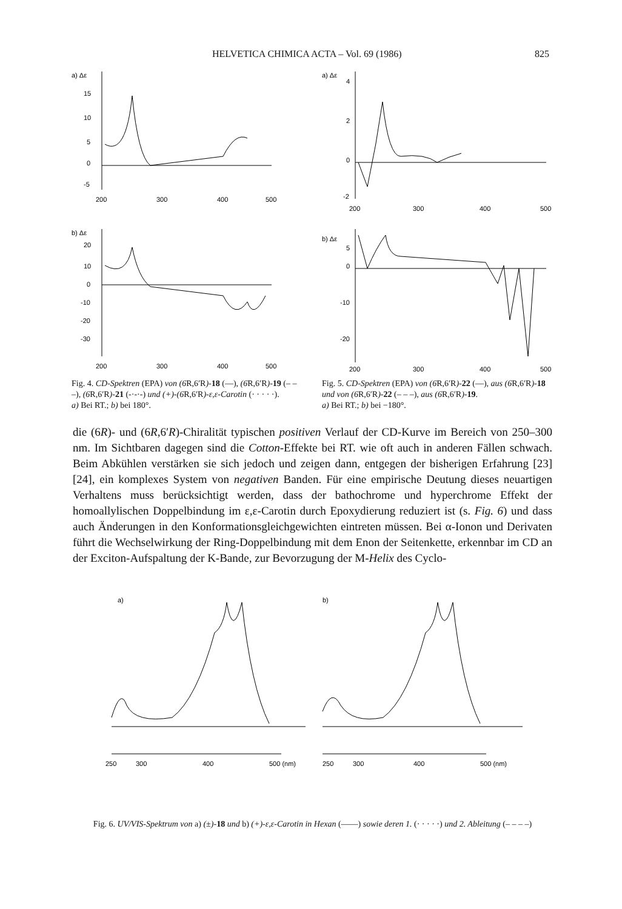HELVETICA CHIMICA ACTA – Vol. 69 (1986) 825
a) Δε
15
10
5
0
-5
200
300
400
500
b) Δε
20
10
0
-10
-20
-30
200
300
400
500
Fig. 4. CD-Spektren (EPA) von (6 R,6′R)-18 (—), (6 R,6′R)-19 (– – –), (6 R,6′R)-21 (-·-·-) und (+)-(6 R,6′R)-ε,ε-Carotin (· · · · ·).
a) Bei RT.; b) bei 180°.
a) Δε
4
2
0
-2
200
300
400
500
b) Δε
5
0
-10
-20
200
300
400
500
Fig. 5. CD-Spektren (EPA) von (6 R,6′R)-22 (—), aus (6 R,6′R)-18 und von (6 R,6′R)-22 (– – –), aus (6 R,6′R)-19.
a) Bei RT.; b) bei −180°.
die (6R)- und (6R,6′R)-Chiralität typischen positiven Verlauf der CD-Kurve im Bereich von 250–300 nm. Im Sichtbaren dagegen sind die Cotton-Effekte bei RT. wie oft auch in anderen Fällen schwach. Beim Abkühlen verstärken sie sich jedoch und zeigen dann, entgegen der bisherigen Erfahrung [23] [24], ein komplexes System von negativen Banden. Für eine empirische Deutung dieses neuartigen Verhaltens muss berücksichtigt werden, dass der bathochrome und hyperchrome Effekt der homoallylischen Doppelbindung im ε,ε-Carotin durch Epoxydierung reduziert ist (s. Fig. 6) und dass auch Änderungen in den Konformationsgleichgewichten eintreten müssen. Bei α-Ionon und Derivaten führt die Wechselwirkung der Ring-Doppelbindung mit dem Enon der Seitenkette, erkennbar im CD an der Exciton-Aufspaltung der K-Bande, zur Bevorzugung der M-Helix des Cyclo-
a)
250
300
400
500 (nm)
b)
250
300
400
500 (nm)
Fig. 6. UV/VIS-Spektrum von a) (±)-18 und b) (+)-ε,ε-Carotin in Hexan (——) sowie deren 1. (· · · · ·) und 2. Ableitung (– – – –)